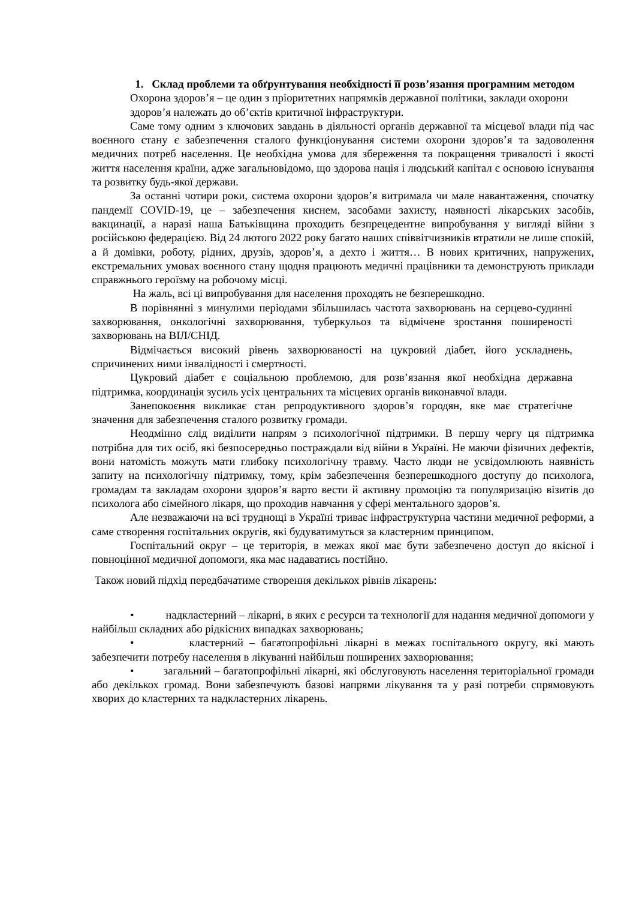1. Склад проблеми та обґрунтування необхідності її розв’язання програмним методом
Охорона здоров’я – це один з пріоритетних напрямків державної політики, заклади охорони
здоров’я належать до об’єктів критичної інфраструктури.
Саме тому одним з ключових завдань в діяльності органів державної та місцевої влади під час воєнного стану є забезпечення сталого функціонування системи охорони здоров’я та задоволення медичних потреб населення. Це необхідна умова для збереження та покращення тривалості і якості життя населення країни, адже загальновідомо, що здорова нація і людський капітал є основою існування та розвитку будь-якої держави.
За останні чотири роки, система охорони здоров’я витримала чи мале навантаження, спочатку пандемії COVID-19, це – забезпечення киснем, засобами захисту, наявності лікарських засобів, вакцинації, а наразі наша Батьківщина проходить безпрецедентне випробування у вигляді війни з російською федерацією. Від 24 лютого 2022 року багато наших співвітчизників втратили не лише спокій, а й домівки, роботу, рідних, друзів, здоров’я, а дехто і життя… В нових критичних, напружених, екстремальних умовах воєнного стану щодня працюють медичні працівники та демонструють приклади справжнього героїзму на робочому місці.
На жаль, всі ці випробування для населення проходять не безперешкодно.
В порівнянні з минулими періодами збільшилась частота захворювань на серцево-судинні захворювання, онкологічні захворювання, туберкульоз та відмічене зростання поширеності захворювань на ВІЛ/СНІД.
Відмічається високий рівень захворюваності на цукровий діабет, його ускладнень, спричинених ними інвалідності і смертності.
Цукровий діабет є соціальною проблемою, для розв’язання якої необхідна державна підтримка, координація зусиль усіх центральних та місцевих органів виконавчої влади.
Занепокоєння викликає стан репродуктивного здоров’я городян, яке має стратегічне значення для забезпечення сталого розвитку громади.
Неодмінно слід виділити напрям з психологічної підтримки. В першу чергу ця підтримка потрібна для тих осіб, які безпосередньо постраждали від війни в Україні. Не маючи фізичних дефектів, вони натомість можуть мати глибоку психологічну травму. Часто люди не усвідомлюють наявність запиту на психологічну підтримку, тому, крім забезпечення безперешкодного доступу до психолога, громадам та закладам охорони здоров’я варто вести й активну промоцію та популяризацію візитів до психолога або сімейного лікаря, що проходив навчання у сфері ментального здоров’я.
Але незважаючи на всі труднощі в Україні триває інфраструктурна частини медичної реформи, а саме створення госпітальних округів, які будуватимуться за кластерним принципом.
Госпітальний округ – це територія, в межах якої має бути забезпечено доступ до якісної і повноцінної медичної допомоги, яка має надаватись постійно.
Також новий підхід передбачатиме створення декількох рівнів лікарень:
• надкластерний – лікарні, в яких є ресурси та технології для надання медичної допомоги у найбільш складних або рідкісних випадках захворювань;
• кластерний – багатопрофільні лікарні в межах госпітального округу, які мають забезпечити потребу населення в лікуванні найбільш поширених захворювання;
• загальний – багатопрофільні лікарні, які обслуговують населення територіальної громади або декількох громад. Вони забезпечують базові напрями лікування та у разі потреби спрямовують хворих до кластерних та надкластерних лікарень.